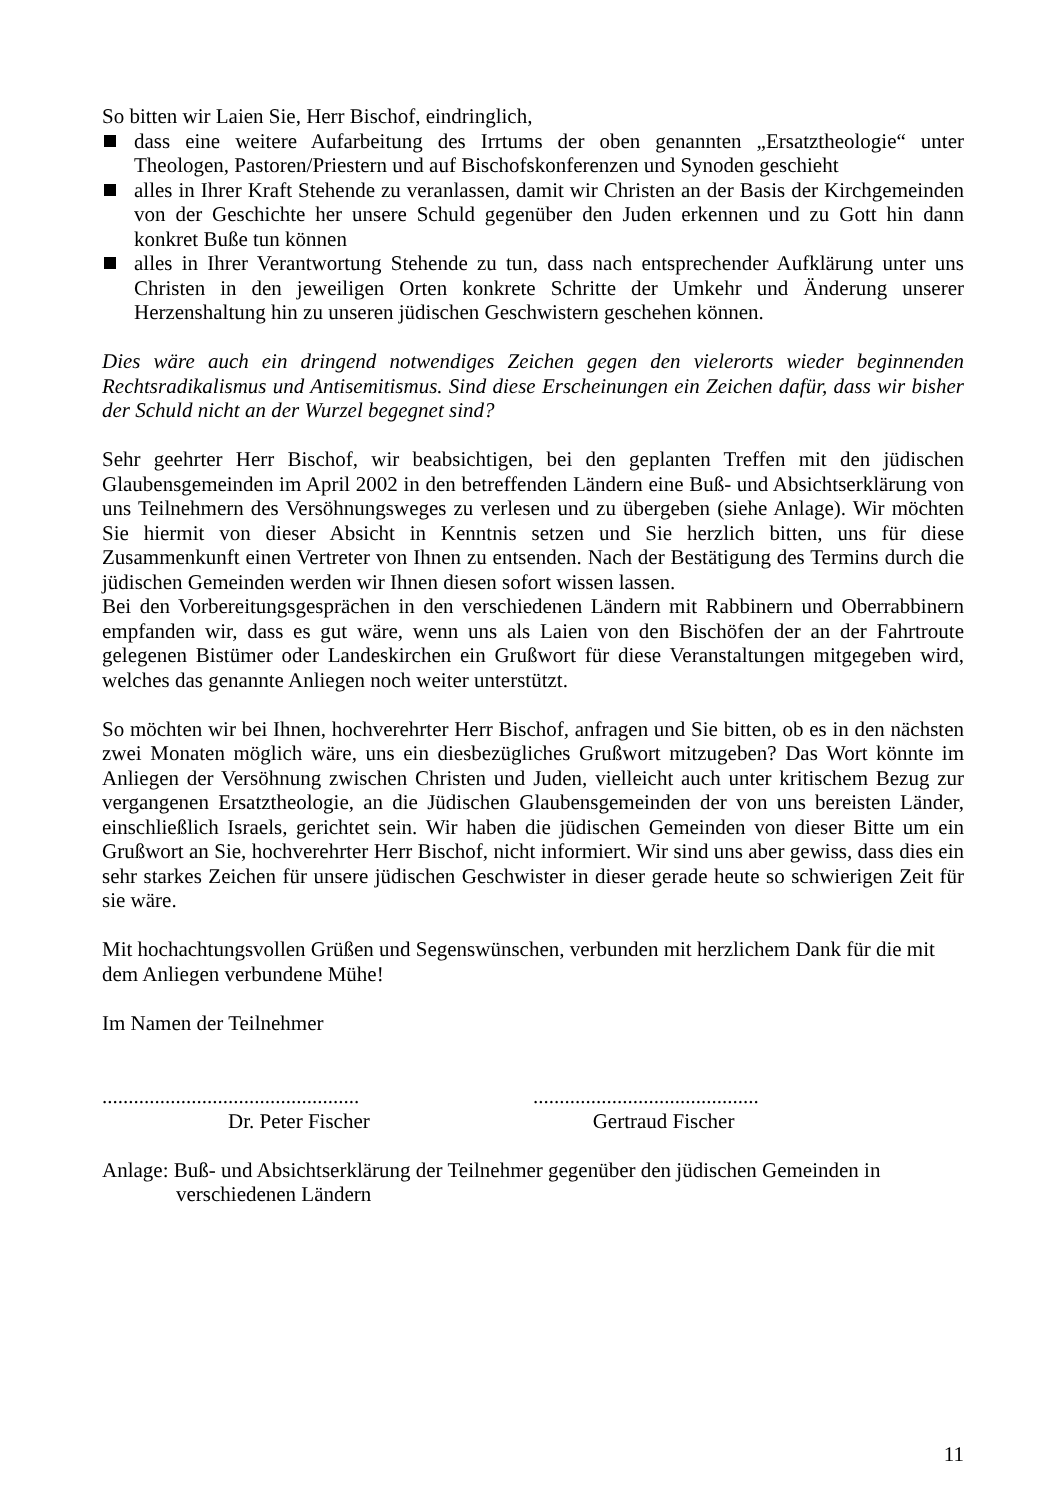So bitten wir Laien Sie, Herr Bischof, eindringlich,
dass eine weitere Aufarbeitung des Irrtums der oben genannten „Ersatztheologie“ unter Theologen, Pastoren/Priestern und auf Bischofskonferenzen und Synoden geschieht
alles in Ihrer Kraft Stehende zu veranlassen, damit wir Christen an der Basis der Kirchgemeinden von der Geschichte her unsere Schuld gegenüber den Juden erkennen und zu Gott hin dann konkret Buße tun können
alles in Ihrer Verantwortung Stehende zu tun, dass nach entsprechender Aufklärung unter uns Christen in den jeweiligen Orten konkrete Schritte der Umkehr und Änderung unserer Herzenshaltung hin zu unseren jüdischen Geschwistern geschehen können.
Dies wäre auch ein dringend notwendiges Zeichen gegen den vielerorts wieder beginnenden Rechtsradikalismus und Antisemitismus. Sind diese Erscheinungen ein Zeichen dafür, dass wir bisher der Schuld nicht an der Wurzel begegnet sind?
Sehr geehrter Herr Bischof, wir beabsichtigen, bei den geplanten Treffen mit den jüdischen Glaubensgemeinden im April 2002 in den betreffenden Ländern eine Buß- und Absichtserklärung von uns Teilnehmern des Versöhnungsweges zu verlesen und zu übergeben (siehe Anlage). Wir möchten Sie hiermit von dieser Absicht in Kenntnis setzen und Sie herzlich bitten, uns für diese Zusammenkunft einen Vertreter von Ihnen zu entsenden. Nach der Bestätigung des Termins durch die jüdischen Gemeinden werden wir Ihnen diesen sofort wissen lassen.
Bei den Vorbereitungsgesprächen in den verschiedenen Ländern mit Rabbinern und Oberrabbinern empfanden wir, dass es gut wäre, wenn uns als Laien von den Bischöfen der an der Fahrtroute gelegenen Bistümer oder Landeskirchen ein Grußwort für diese Veranstaltungen mitgegeben wird, welches das genannte Anliegen noch weiter unterstützt.
So möchten wir bei Ihnen, hochverehrter Herr Bischof, anfragen und Sie bitten, ob es in den nächsten zwei Monaten möglich wäre, uns ein diesbezügliches Grußwort mitzugeben? Das Wort könnte im Anliegen der Versöhnung zwischen Christen und Juden, vielleicht auch unter kritischem Bezug zur vergangenen Ersatztheologie, an die Jüdischen Glaubensgemeinden der von uns bereisten Länder, einschließlich Israels, gerichtet sein. Wir haben die jüdischen Gemeinden von dieser Bitte um ein Grußwort an Sie, hochverehrter Herr Bischof, nicht informiert. Wir sind uns aber gewiss, dass dies ein sehr starkes Zeichen für unsere jüdischen Geschwister in dieser gerade heute so schwierigen Zeit für sie wäre.
Mit hochachtungsvollen Grüßen und Segenswünschen, verbunden mit herzlichem Dank für die mit dem Anliegen verbundene Mühe!
Im Namen der Teilnehmer
.................................................
...........................................
Dr. Peter Fischer Gertraud Fischer
Anlage: Buß- und Absichtserklärung der Teilnehmer gegenüber den jüdischen Gemeinden in
verschiedenen Ländern
11